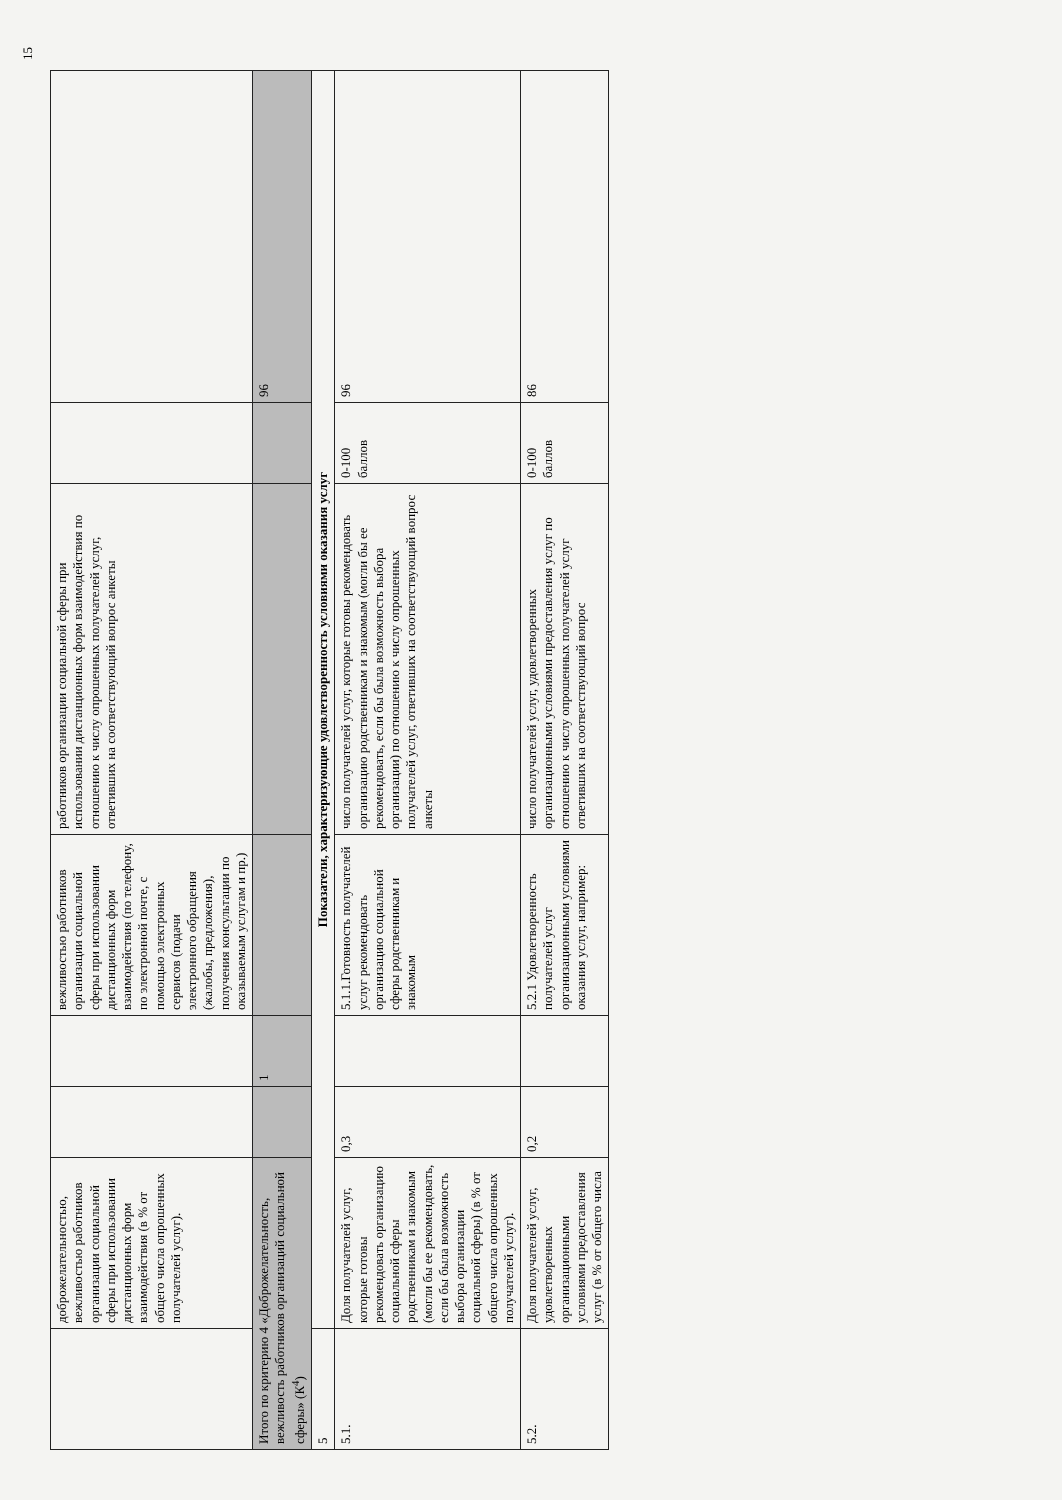15
| | доброжелательностью, вежливостью работников организации социальной сферы при использовании дистанционных форм взаимодействия (в % от общего числа опрошенных получателей услуг). | | | вежливостью работников организации социальной сферы при использовании дистанционных форм взаимодействия (по телефону, по электронной почте, с помощью электронных сервисов (подачи электронного обращения (жалобы, предложения), получения консультации по оказываемым услугам и пр.) | работников организации социальной сферы при использовании дистанционных форм взаимодействия по отношению к числу опрошенных получателей услуг, ответивших на соответствующий вопрос анкеты | | |
| Итого по критерию 4 «Доброжелательность, вежливость работников организаций социальной сферы» (К<sup>4</sup>) | | | 1 | | | | 96 |
| 5 | Показатели, характеризующие удовлетворенность условиями оказания услуг | | | | | | |
| 5.1. | Доля получателей услуг, которые готовы рекомендовать организацию социальной сферы родственникам и знакомым (могли бы ее рекомендовать, если бы была возможность выбора организации социальной сферы) (в % от общего числа опрошенных получателей услуг). | 0,3 | | 5.1.1.Готовность получателей услуг рекомендовать организацию социальной сферы родственникам и знакомым | число получателей услуг, которые готовы рекомендовать организацию родственникам и знакомым (могли бы ее рекомендовать, если бы была возможность выбора организации) по отношению к числу опрошенных получателей услуг, ответивших на соответствующий вопрос анкеты | 0-100 баллов | 96 |
| 5.2. | Доля получателей услуг, удовлетворенных организационными условиями предоставления услуг (в % от общего числа | 0,2 | | 5.2.1 Удовлетворенность получателей услуг организационными условиями оказания услуг, например: | число получателей услуг, удовлетворенных организационными условиями предоставления услуг по отношению к числу опрошенных получателей услуг ответивших на соответствующий вопрос | 0-100 баллов | 86 |